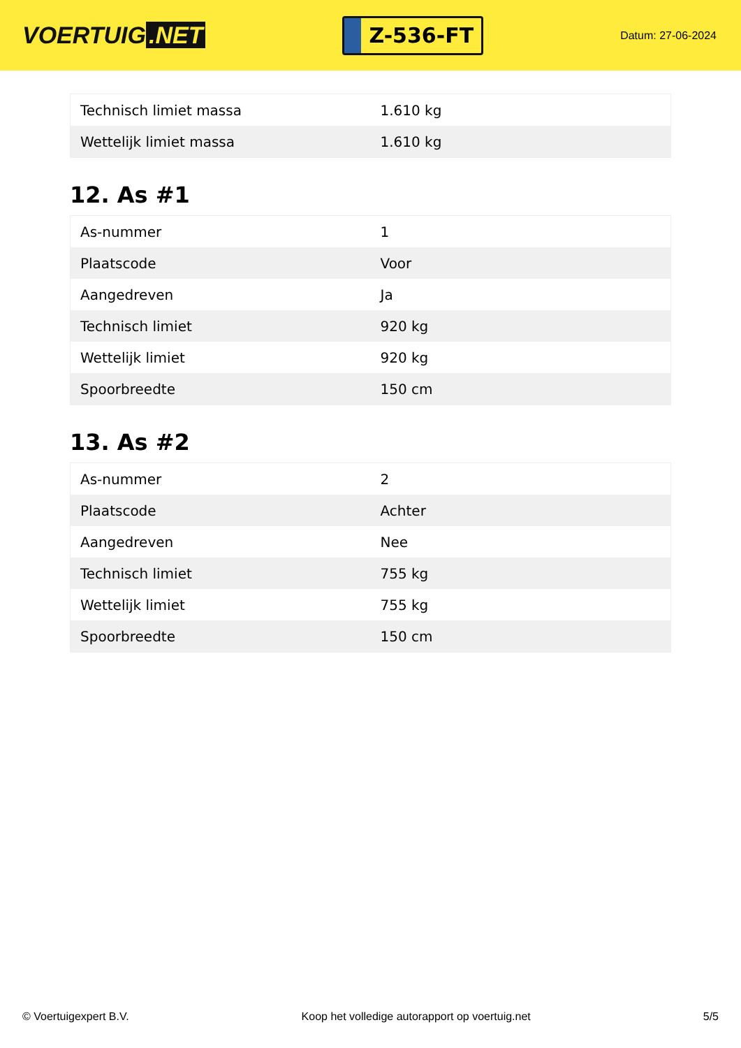VOERTUIG.NET
Z-536-FT
Datum: 27-06-2024
| Technisch limiet massa | 1.610 kg |
| Wettelijk limiet massa | 1.610 kg |
12. As #1
| As-nummer | 1 |
| Plaatscode | Voor |
| Aangedreven | Ja |
| Technisch limiet | 920 kg |
| Wettelijk limiet | 920 kg |
| Spoorbreedte | 150 cm |
13. As #2
| As-nummer | 2 |
| Plaatscode | Achter |
| Aangedreven | Nee |
| Technisch limiet | 755 kg |
| Wettelijk limiet | 755 kg |
| Spoorbreedte | 150 cm |
© Voertuigexpert B.V. Koop het volledige autorapport op voertuig.net 5/5